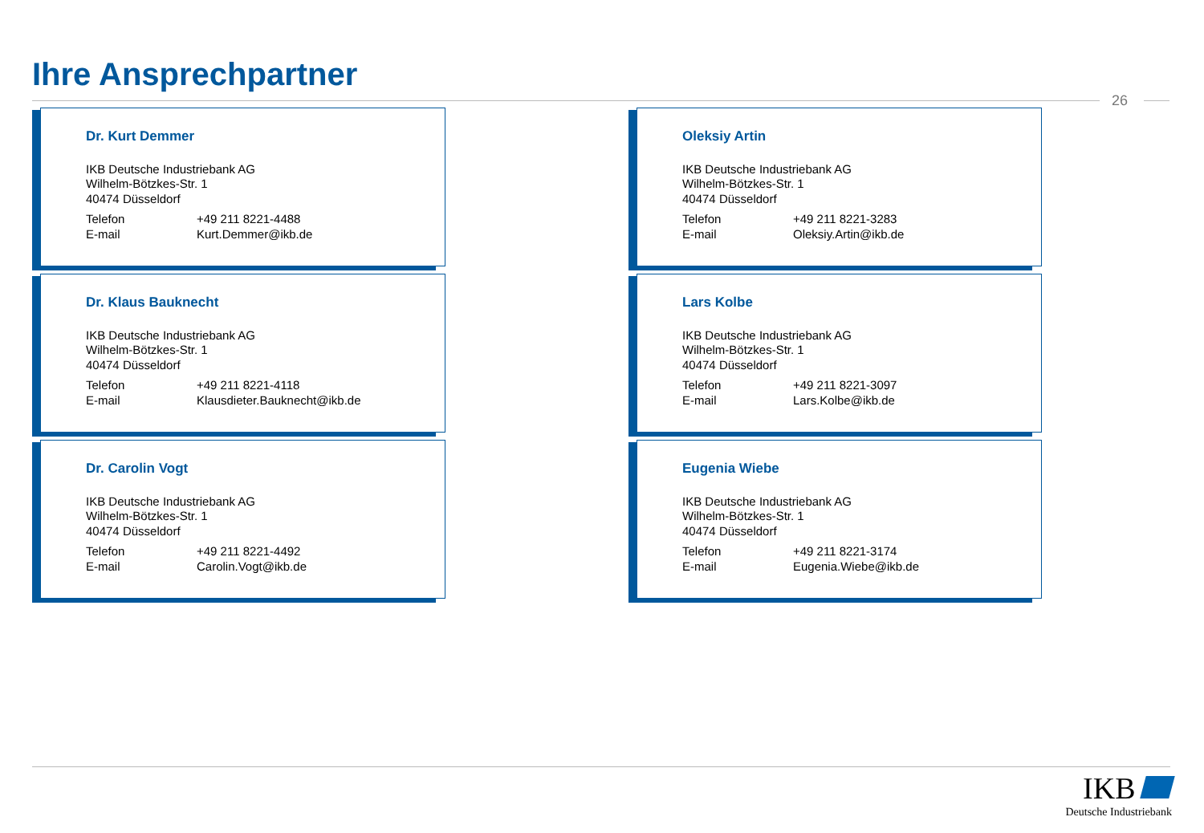Ihre Ansprechpartner
26
Dr. Kurt Demmer
IKB Deutsche Industriebank AG
Wilhelm-Bötzkes-Str. 1
40474 Düsseldorf
Telefon +49 211 8221-4488
E-mail Kurt.Demmer@ikb.de
Oleksiy Artin
IKB Deutsche Industriebank AG
Wilhelm-Bötzkes-Str. 1
40474 Düsseldorf
Telefon +49 211 8221-3283
E-mail Oleksiy.Artin@ikb.de
Dr. Klaus Bauknecht
IKB Deutsche Industriebank AG
Wilhelm-Bötzkes-Str. 1
40474 Düsseldorf
Telefon +49 211 8221-4118
E-mail Klausdieter.Bauknecht@ikb.de
Lars Kolbe
IKB Deutsche Industriebank AG
Wilhelm-Bötzkes-Str. 1
40474 Düsseldorf
Telefon +49 211 8221-3097
E-mail Lars.Kolbe@ikb.de
Dr. Carolin Vogt
IKB Deutsche Industriebank AG
Wilhelm-Bötzkes-Str. 1
40474 Düsseldorf
Telefon +49 211 8221-4492
E-mail Carolin.Vogt@ikb.de
Eugenia Wiebe
IKB Deutsche Industriebank AG
Wilhelm-Bötzkes-Str. 1
40474 Düsseldorf
Telefon +49 211 8221-3174
E-mail Eugenia.Wiebe@ikb.de
IKB
Deutsche Industriebank